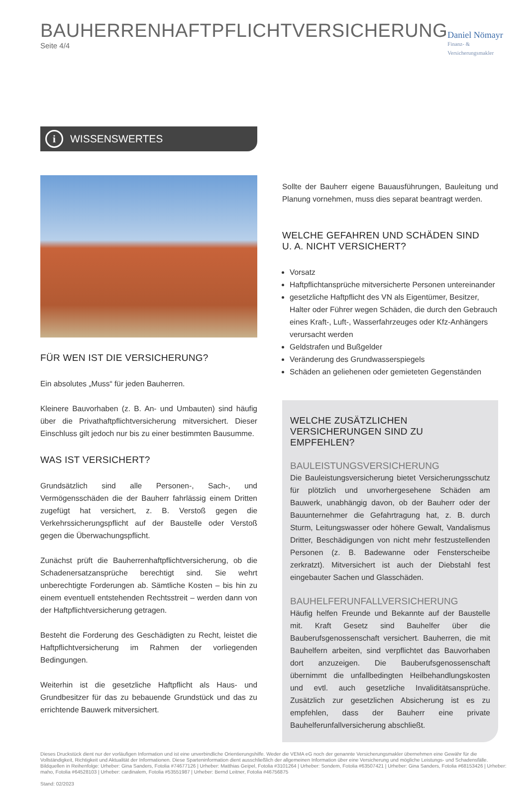BAUHERRENHAFTPFLICHTVERSICHERUNG
Seite 4/4
Daniel Nömayr
Finanz- & Versicherungsmakler
i
WISSENSWERTES
FÜR WEN IST DIE VERSICHERUNG?
Ein absolutes „Muss“ für jeden Bauherren.
Kleinere Bauvorhaben (z. B. An- und Umbauten) sind häufig über die Privathaftpflichtversicherung mitversichert. Dieser Einschluss gilt jedoch nur bis zu einer bestimmten Bausumme.
WAS IST VERSICHERT?
Grundsätzlich sind alle Personen-, Sach-, und Vermögensschäden die der Bauherr fahrlässig einem Dritten zugefügt hat versichert, z. B. Verstoß gegen die Verkehrssicherungspflicht auf der Baustelle oder Verstoß gegen die Überwachungspflicht.
Zunächst prüft die Bauherrenhaftpflichtversicherung, ob die Schadenersatzansprüche berechtigt sind. Sie wehrt unberechtigte Forderungen ab. Sämtliche Kosten – bis hin zu einem eventuell entstehenden Rechtsstreit – werden dann von der Haftpflichtversicherung getragen.
Besteht die Forderung des Geschädigten zu Recht, leistet die Haftpflichtversicherung im Rahmen der vorliegenden Bedingungen.
Weiterhin ist die gesetzliche Haftpflicht als Haus- und Grundbesitzer für das zu bebauende Grundstück und das zu errichtende Bauwerk mitversichert.
Sollte der Bauherr eigene Bauausführungen, Bauleitung und Planung vornehmen, muss dies separat beantragt werden.
WELCHE GEFAHREN UND SCHÄDEN SIND
U. A. NICHT VERSICHERT?
Vorsatz
Haftpflichtansprüche mitversicherte Personen untereinander
gesetzliche Haftpflicht des VN als Eigentümer, Besitzer, Halter oder Führer wegen Schäden, die durch den Gebrauch eines Kraft-, Luft-, Wasserfahrzeuges oder Kfz-Anhängers verursacht werden
Geldstrafen und Bußgelder
Veränderung des Grundwasserspiegels
Schäden an geliehenen oder gemieteten Gegenständen
WELCHE ZUSÄTZLICHEN VERSICHERUNGEN SIND ZU EMPFEHLEN?
BAULEISTUNGSVERSICHERUNG
Die Bauleistungsversicherung bietet Versicherungsschutz für plötzlich und unvorhergesehene Schäden am Bauwerk, unabhängig davon, ob der Bauherr oder der Bauunternehmer die Gefahrtragung hat, z. B. durch Sturm, Leitungswasser oder höhere Gewalt, Vandalismus Dritter, Beschädigungen von nicht mehr festzustellenden Personen (z. B. Badewanne oder Fensterscheibe zerkratzt). Mitversichert ist auch der Diebstahl fest eingebauter Sachen und Glasschäden.
BAUHELFERUNFALLVERSICHERUNG
Häufig helfen Freunde und Bekannte auf der Baustelle mit. Kraft Gesetz sind Bauhelfer über die Bauberufsgenossenschaft versichert. Bauherren, die mit Bauhelfern arbeiten, sind verpflichtet das Bauvorhaben dort anzuzeigen. Die Bauberufsgenossenschaft übernimmt die unfallbedingten Heilbehandlungskosten und evtl. auch gesetzliche Invaliditätsansprüche. Zusätzlich zur gesetzlichen Absicherung ist es zu empfehlen, dass der Bauherr eine private Bauhelferunfallversicherung abschließt.
Dieses Druckstück dient nur der vorläufigen Information und ist eine unverbindliche Orientierungshilfe. Weder die VEMA eG noch der genannte Versicherungsmakler übernehmen eine Gewähr für die Vollständigkeit, Richtigkeit und Aktualität der Informationen. Diese Sparteninformation dient ausschließlich der allgemeinen Information über eine Versicherung und mögliche Leistungs- und Schadensfälle.
Bildquellen in Reihenfolge: Urheber: Gina Sanders, Fotolia #74677126 | Urheber: Matthias Geipel, Fotolia #3101264 | Urheber: Sondem, Fotolia #63507421 | Urheber: Gina Sanders, Fotolia #68153426 | Urheber: maho, Fotolia #64528103 | Urheber: cardinalem, Fotolia #53551987 | Urheber: Bernd Leitner, Fotolia #46756875
Stand: 02/2023